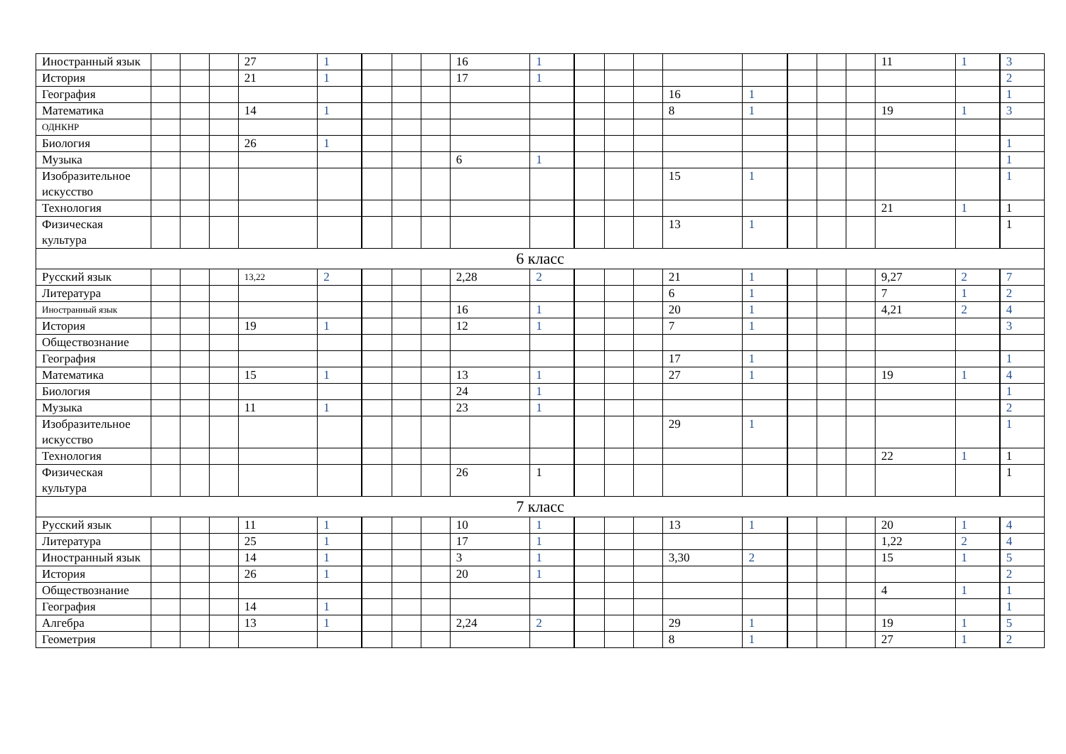| Иностранный язык | | | | 27 | 1 | | | | 16 | 1 | | | | | | | | | 11 | 1 | 3 |
| История | | | | 21 | 1 | | | | 17 | 1 | | | | | | | | | | | 2 |
| География | | | | | | | | | | | | | | 16 | 1 | | | | | | 1 |
| Математика | | | | 14 | 1 | | | | | | | | | 8 | 1 | | | | 19 | 1 | 3 |
| ОДНКНР | | | | | | | | | | | | | | | | | | | | | |
| Биология | | | | 26 | 1 | | | | | | | | | | | | | | | | 1 |
| Музыка | | | | | | | | | 6 | 1 | | | | | | | | | | | 1 |
| Изобразительное искусство | | | | | | | | | | | | | | 15 | 1 | | | | | | 1 |
| Технология | | | | | | | | | | | | | | | | | | | 21 | 1 | 1 |
| Физическая культура | | | | | | | | | | | | | | 13 | 1 | | | | | | 1 |
| 6 класс | | | | | | | | | | | | | | | | | | | | | |
| Русский язык | | | | 13,22 | 2 | | | | 2,28 | 2 | | | | 21 | 1 | | | | 9,27 | 2 | 7 |
| Литература | | | | | | | | | | | | | | 6 | 1 | | | | 7 | 1 | 2 |
| Иностранный язык | | | | | | | | | 16 | 1 | | | | 20 | 1 | | | | 4,21 | 2 | 4 |
| История | | | | 19 | 1 | | | | 12 | 1 | | | | 7 | 1 | | | | | | 3 |
| Обществознание | | | | | | | | | | | | | | | | | | | | | |
| География | | | | | | | | | | | | | | 17 | 1 | | | | | | 1 |
| Математика | | | | 15 | 1 | | | | 13 | 1 | | | | 27 | 1 | | | | 19 | 1 | 4 |
| Биология | | | | | | | | | 24 | 1 | | | | | | | | | | | 1 |
| Музыка | | | | 11 | 1 | | | | 23 | 1 | | | | | | | | | | | 2 |
| Изобразительное искусство | | | | | | | | | | | | | | 29 | 1 | | | | | | 1 |
| Технология | | | | | | | | | | | | | | | | | | | 22 | 1 | 1 |
| Физическая культура | | | | | | | | | 26 | 1 | | | | | | | | | | | 1 |
| 7 класс | | | | | | | | | | | | | | | | | | | | | |
| Русский язык | | | | 11 | 1 | | | | 10 | 1 | | | | 13 | 1 | | | | 20 | 1 | 4 |
| Литература | | | | 25 | 1 | | | | 17 | 1 | | | | | | | | | 1,22 | 2 | 4 |
| Иностранный язык | | | | 14 | 1 | | | | 3 | 1 | | | | 3,30 | 2 | | | | 15 | 1 | 5 |
| История | | | | 26 | 1 | | | | 20 | 1 | | | | | | | | | | | 2 |
| Обществознание | | | | | | | | | | | | | | | | | | | 4 | 1 | 1 |
| География | | | | 14 | 1 | | | | | | | | | | | | | | | | 1 |
| Алгебра | | | | 13 | 1 | | | | 2,24 | 2 | | | | 29 | 1 | | | | 19 | 1 | 5 |
| Геометрия | | | | | | | | | | | | | | 8 | 1 | | | | 27 | 1 | 2 |